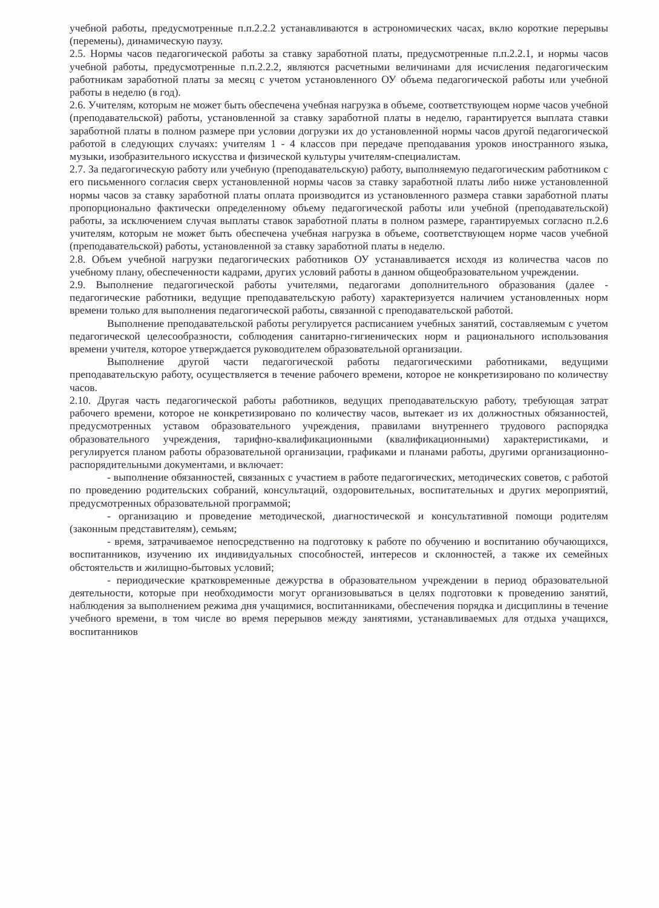учебной работы, предусмотренные п.п.2.2.2 устанавливаются в астрономических часах, вклю короткие перерывы (перемены), динамическую паузу.
2.5. Нормы часов педагогической работы за ставку заработной платы, предусмотренные п.п.2.2.1, и нормы часов учебной работы, предусмотренные п.п.2.2.2, являются расчетными величинами для исчисления педагогическим работникам заработной платы за месяц с учетом установленного ОУ объема педагогической работы или учебной работы в неделю (в год).
2.6. Учителям, которым не может быть обеспечена учебная нагрузка в объеме, соответствующем норме часов учебной (преподавательской) работы, установленной за ставку заработной платы в неделю, гарантируется выплата ставки заработной платы в полном размере при условии догрузки их до установленной нормы часов другой педагогической работой в следующих случаях: учителям 1 - 4 классов при передаче преподавания уроков иностранного языка, музыки, изобразительного искусства и физической культуры учителям-специалистам.
2.7. За педагогическую работу или учебную (преподавательскую) работу, выполняемую педагогическим работником с его письменного согласия сверх установленной нормы часов за ставку заработной платы либо ниже установленной нормы часов за ставку заработной платы оплата производится из установленного размера ставки заработной платы пропорционально фактически определенному объему педагогической работы или учебной (преподавательской) работы, за исключением случая выплаты ставок заработной платы в полном размере, гарантируемых согласно п.2.6 учителям, которым не может быть обеспечена учебная нагрузка в объеме, соответствующем норме часов учебной (преподавательской) работы, установленной за ставку заработной платы в неделю.
2.8. Объем учебной нагрузки педагогических работников ОУ устанавливается исходя из количества часов по учебному плану, обеспеченности кадрами, других условий работы в данном общеобразовательном учреждении.
2.9. Выполнение педагогической работы учителями, педагогами дополнительного образования (далее - педагогические работники, ведущие преподавательскую работу) характеризуется наличием установленных норм времени только для выполнения педагогической работы, связанной с преподавательской работой.
Выполнение преподавательской работы регулируется расписанием учебных занятий, составляемым с учетом педагогической целесообразности, соблюдения санитарно-гигиенических норм и рационального использования времени учителя, которое утверждается руководителем образовательной организации.
Выполнение другой части педагогической работы педагогическими работниками, ведущими преподавательскую работу, осуществляется в течение рабочего времени, которое не конкретизировано по количеству часов.
2.10. Другая часть педагогической работы работников, ведущих преподавательскую работу, требующая затрат рабочего времени, которое не конкретизировано по количеству часов, вытекает из их должностных обязанностей, предусмотренных уставом образовательного учреждения, правилами внутреннего трудового распорядка образовательного учреждения, тарифно-квалификационными (квалификационными) характеристиками, и регулируется планом работы образовательной организации, графиками и планами работы, другими организационно-распорядительными документами, и включает:
- выполнение обязанностей, связанных с участием в работе педагогических, методических советов, с работой по проведению родительских собраний, консультаций, оздоровительных, воспитательных и других мероприятий, предусмотренных образовательной программой;
- организацию и проведение методической, диагностической и консультативной помощи родителям (законным представителям), семьям;
- время, затрачиваемое непосредственно на подготовку к работе по обучению и воспитанию обучающихся, воспитанников, изучению их индивидуальных способностей, интересов и склонностей, а также их семейных обстоятельств и жилищно-бытовых условий;
- периодические кратковременные дежурства в образовательном учреждении в период образовательной деятельности, которые при необходимости могут организовываться в целях подготовки к проведению занятий, наблюдения за выполнением режима дня учащимися, воспитанниками, обеспечения порядка и дисциплины в течение учебного времени, в том числе во время перерывов между занятиями, устанавливаемых для отдыха учащихся, воспитанников